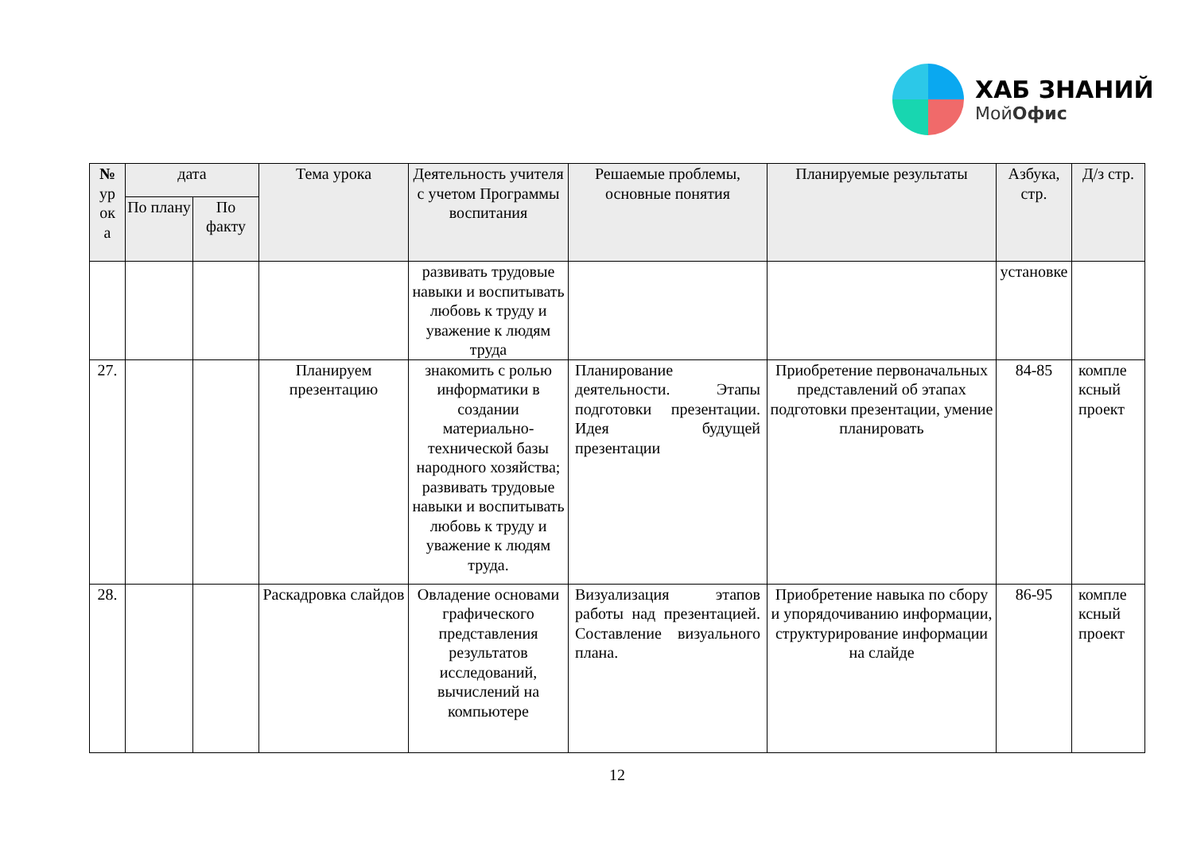ХАБ ЗНАНИЙ
МойОфис
| № ур ок а | дата | | Тема урока | Деятельность учителя с учетом Программы воспитания | Решаемые проблемы, основные понятия | Планируемые результаты | Азбука, стр. | Д/з стр. |
| --- | --- | --- | --- | --- | --- | --- | --- | --- |
| | По плану | По факту | | | | | | |
| | | | | развивать трудовые навыки и воспитывать любовь к труду и уважение к людям труда | | | установке | |
| 27. | | | Планируем презентацию | знакомить с ролью информатики в создании материально-технической базы народного хозяйства; развивать трудовые навыки и воспитывать любовь к труду и уважение к людям труда. | Планирование деятельности. Этапы подготовки презентации. Идея будущей презентации | Приобретение первоначальных представлений об этапах подготовки презентации, умение планировать | 84-85 | компле ксный проект |
| 28. | | | Раскадровка слайдов | Овладение основами графического представления результатов исследований, вычислений на компьютере | Визуализация этапов работы над презентацией. Составление визуального плана. | Приобретение навыка по сбору и упорядочиванию информации, структурирование информации на слайде | 86-95 | компле ксный проект |
12